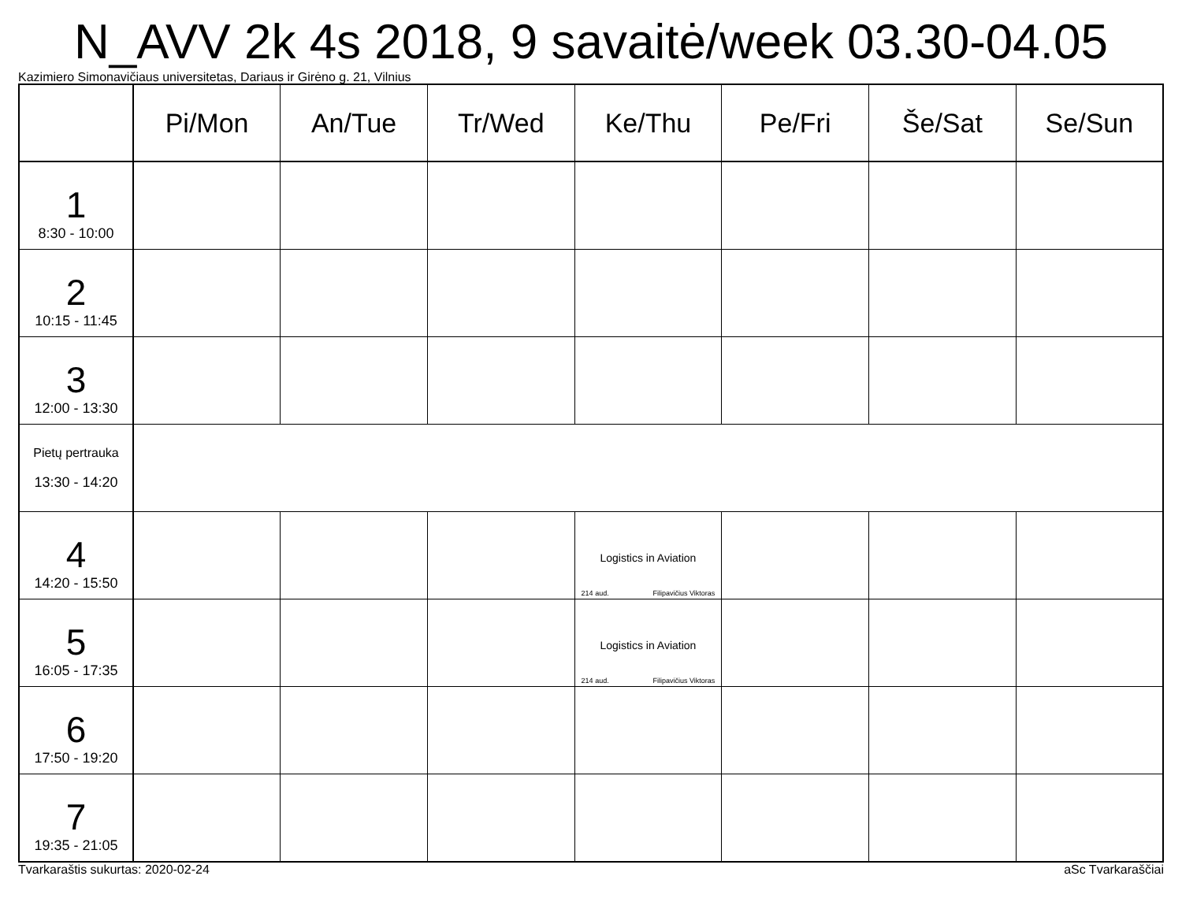N_AVV 2k 4s 2018, 9 savaitė/week 03.30-04.05
Kazimiero Simonavičiaus universitetas, Dariaus ir Girėno g. 21, Vilnius
| | Pi/Mon | An/Tue | Tr/Wed | Ke/Thu | Pe/Fri | Še/Sat | Se/Sun |
| --- | --- | --- | --- | --- | --- | --- | --- |
| 1 8:30 - 10:00 | | | | | | | |
| 2 10:15 - 11:45 | | | | | | | |
| 3 12:00 - 13:30 | | | | | | | |
| Pietų pertrauka 13:30 - 14:20 | | | | | | | |
| 4 14:20 - 15:50 | | | | Logistics in Aviation 214 aud. Filipavičius Viktoras | | | |
| 5 16:05 - 17:35 | | | | Logistics in Aviation 214 aud. Filipavičius Viktoras | | | |
| 6 17:50 - 19:20 | | | | | | | |
| 7 19:35 - 21:05 | | | | | | | |
Tvarkaraštis sukurtas: 2020-02-24 aSc Tvarkaraščiai